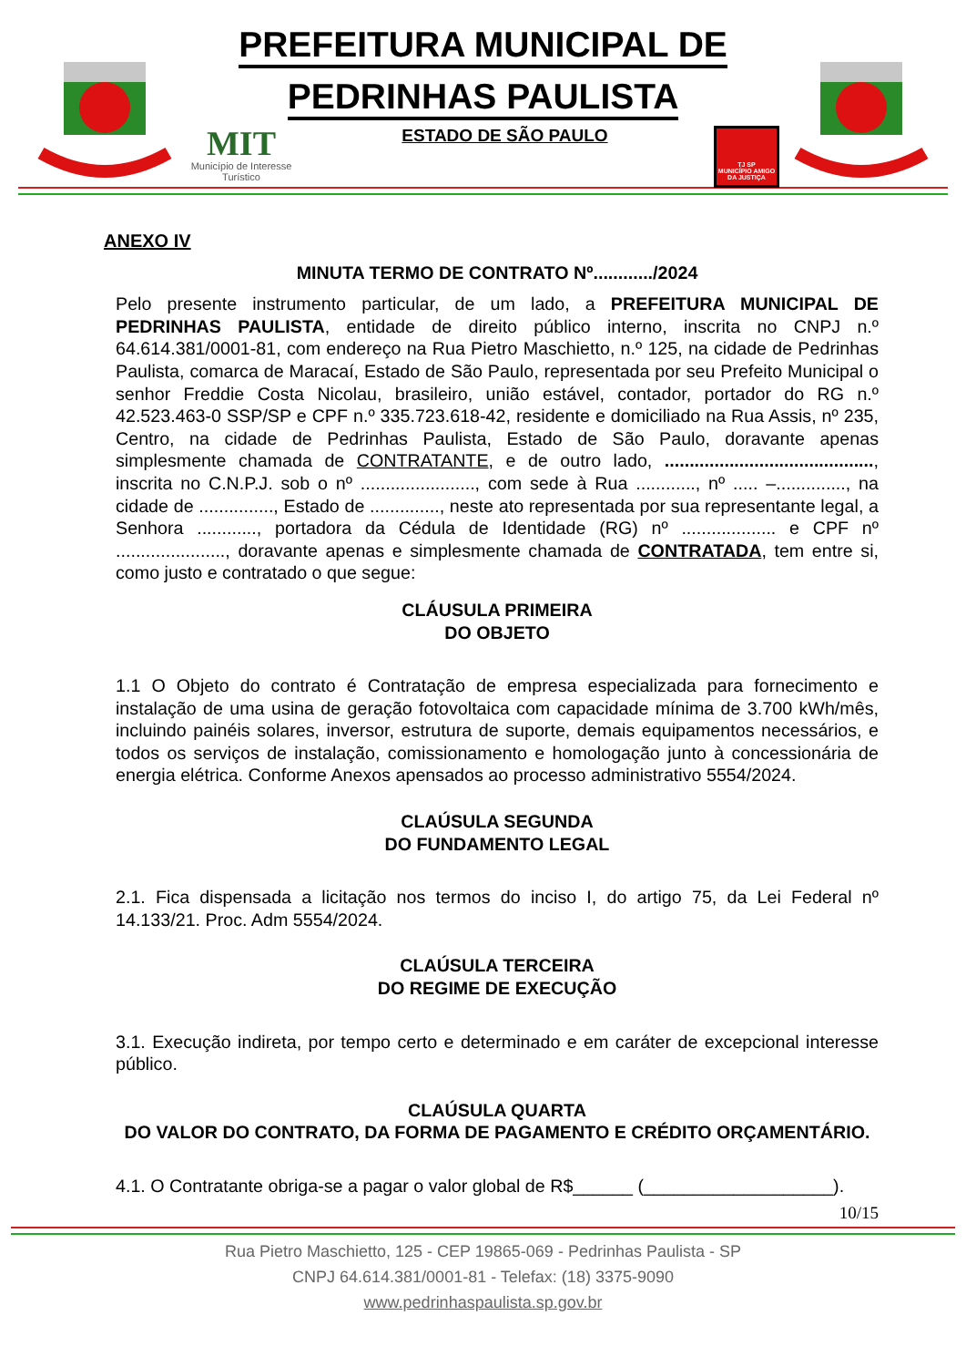PREFEITURA MUNICIPAL DE
PEDRINHAS PAULISTA
MIT
Município de Interesse Turístico
ESTADO DE SÃO PAULO
TJ SP
MUNICÍPIO AMIGO DA JUSTIÇA
ANEXO IV
MINUTA TERMO DE CONTRATO Nº............/2024
Pelo presente instrumento particular, de um lado, a PREFEITURA MUNICIPAL DE PEDRINHAS PAULISTA, entidade de direito público interno, inscrita no CNPJ n.º 64.614.381/0001-81, com endereço na Rua Pietro Maschietto, n.º 125, na cidade de Pedrinhas Paulista, comarca de Maracaí, Estado de São Paulo, representada por seu Prefeito Municipal o senhor Freddie Costa Nicolau, brasileiro, união estável, contador, portador do RG n.º 42.523.463-0 SSP/SP e CPF n.º 335.723.618-42, residente e domiciliado na Rua Assis, nº 235, Centro, na cidade de Pedrinhas Paulista, Estado de São Paulo, doravante apenas simplesmente chamada de CONTRATANTE, e de outro lado, .........................................., inscrita no C.N.P.J. sob o nº ......................., com sede à Rua ............, nº ..... –.............., na cidade de ..............., Estado de .............., neste ato representada por sua representante legal, a Senhora ............, portadora da Cédula de Identidade (RG) nº ................... e CPF nº ......................, doravante apenas e simplesmente chamada de CONTRATADA, tem entre si, como justo e contratado o que segue:
CLÁUSULA PRIMEIRA
DO OBJETO
1.1 O Objeto do contrato é Contratação de empresa especializada para fornecimento e instalação de uma usina de geração fotovoltaica com capacidade mínima de 3.700 kWh/mês, incluindo painéis solares, inversor, estrutura de suporte, demais equipamentos necessários, e todos os serviços de instalação, comissionamento e homologação junto à concessionária de energia elétrica. Conforme Anexos apensados ao processo administrativo 5554/2024.
CLAÚSULA SEGUNDA
DO FUNDAMENTO LEGAL
2.1. Fica dispensada a licitação nos termos do inciso I, do artigo 75, da Lei Federal nº 14.133/21. Proc. Adm 5554/2024.
CLAÚSULA TERCEIRA
DO REGIME DE EXECUÇÃO
3.1. Execução indireta, por tempo certo e determinado e em caráter de excepcional interesse público.
CLAÚSULA QUARTA
DO VALOR DO CONTRATO, DA FORMA DE PAGAMENTO E CRÉDITO ORÇAMENTÁRIO.
4.1. O Contratante obriga-se a pagar o valor global de R$______ (___________________).
10/15
Rua Pietro Maschietto, 125 - CEP 19865-069 - Pedrinhas Paulista - SP
CNPJ 64.614.381/0001-81 - Telefax: (18) 3375-9090
www.pedrinhaspaulista.sp.gov.br